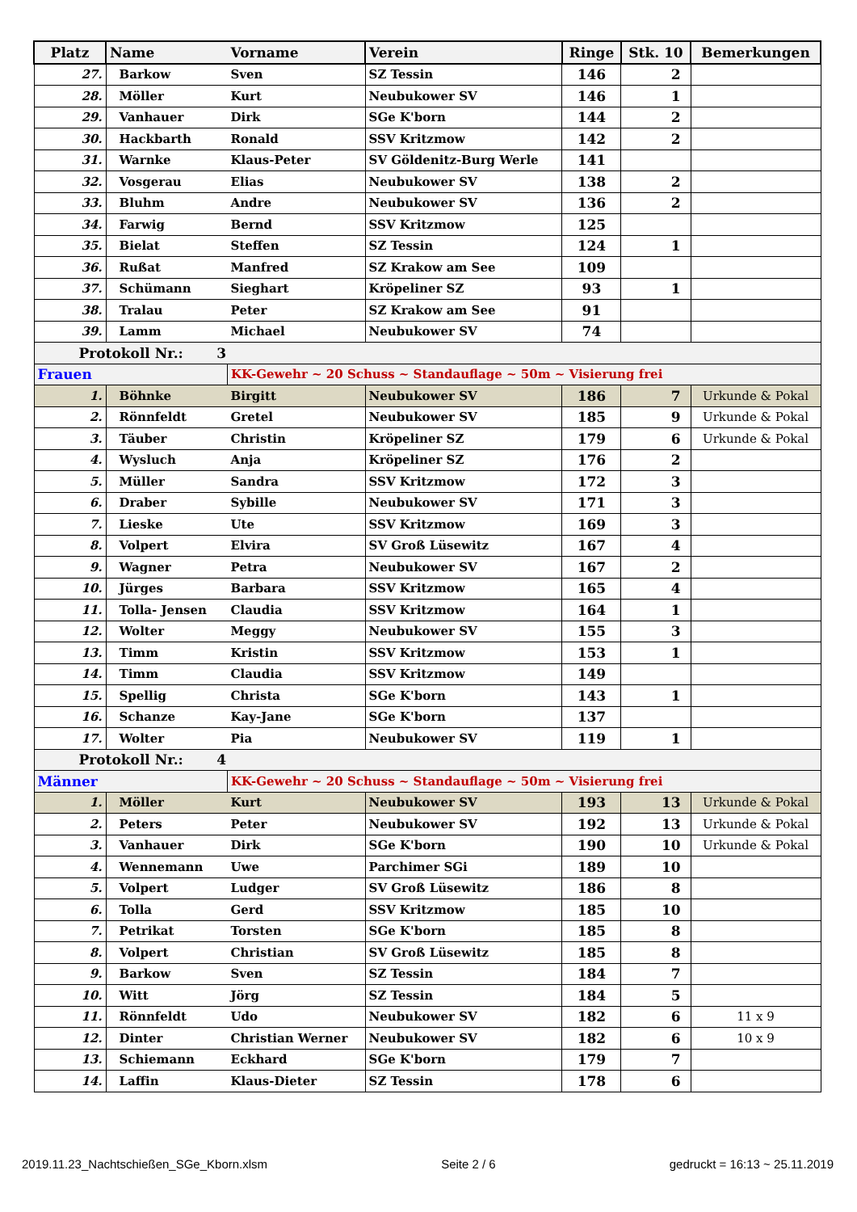| Platz | Name | Vorname | Verein | Ringe | Stk. 10 | Bemerkungen |
| --- | --- | --- | --- | --- | --- | --- |
| 27. | Barkow | Sven | SZ Tessin | 146 | 2 | |
| 28. | Möller | Kurt | Neubukower SV | 146 | 1 | |
| 29. | Vanhauer | Dirk | SGe K'born | 144 | 2 | |
| 30. | Hackbarth | Ronald | SSV Kritzmow | 142 | 2 | |
| 31. | Warnke | Klaus-Peter | SV Göldenitz-Burg Werle | 141 | | |
| 32. | Vosgerau | Elias | Neubukower SV | 138 | 2 | |
| 33. | Bluhm | Andre | Neubukower SV | 136 | 2 | |
| 34. | Farwig | Bernd | SSV Kritzmow | 125 | | |
| 35. | Bielat | Steffen | SZ Tessin | 124 | 1 | |
| 36. | Rußat | Manfred | SZ Krakow am See | 109 | | |
| 37. | Schümann | Sieghart | Kröpeliner SZ | 93 | 1 | |
| 38. | Tralau | Peter | SZ Krakow am See | 91 | | |
| 39. | Lamm | Michael | Neubukower SV | 74 | | |
| Protokoll Nr.: 3 | | | | | | |
| Frauen | | KK-Gewehr ~ 20 Schuss ~ Standauflage ~ 50m ~ Visierung frei | | | | |
| 1. | Böhnke | Birgitt | Neubukower SV | 186 | 7 | Urkunde & Pokal |
| 2. | Rönnfeldt | Gretel | Neubukower SV | 185 | 9 | Urkunde & Pokal |
| 3. | Täuber | Christin | Kröpeliner SZ | 179 | 6 | Urkunde & Pokal |
| 4. | Wysluch | Anja | Kröpeliner SZ | 176 | 2 | |
| 5. | Müller | Sandra | SSV Kritzmow | 172 | 3 | |
| 6. | Draber | Sybille | Neubukower SV | 171 | 3 | |
| 7. | Lieske | Ute | SSV Kritzmow | 169 | 3 | |
| 8. | Volpert | Elvira | SV Groß Lüsewitz | 167 | 4 | |
| 9. | Wagner | Petra | Neubukower SV | 167 | 2 | |
| 10. | Jürges | Barbara | SSV Kritzmow | 165 | 4 | |
| 11. | Tolla- Jensen | Claudia | SSV Kritzmow | 164 | 1 | |
| 12. | Wolter | Meggy | Neubukower SV | 155 | 3 | |
| 13. | Timm | Kristin | SSV Kritzmow | 153 | 1 | |
| 14. | Timm | Claudia | SSV Kritzmow | 149 | | |
| 15. | Spellig | Christa | SGe K'born | 143 | 1 | |
| 16. | Schanze | Kay-Jane | SGe K'born | 137 | | |
| 17. | Wolter | Pia | Neubukower SV | 119 | 1 | |
| Protokoll Nr.: 4 | | | | | | |
| Männer | | KK-Gewehr ~ 20 Schuss ~ Standauflage ~ 50m ~ Visierung frei | | | | |
| 1. | Möller | Kurt | Neubukower SV | 193 | 13 | Urkunde & Pokal |
| 2. | Peters | Peter | Neubukower SV | 192 | 13 | Urkunde & Pokal |
| 3. | Vanhauer | Dirk | SGe K'born | 190 | 10 | Urkunde & Pokal |
| 4. | Wennemann | Uwe | Parchimer SGi | 189 | 10 | |
| 5. | Volpert | Ludger | SV Groß Lüsewitz | 186 | 8 | |
| 6. | Tolla | Gerd | SSV Kritzmow | 185 | 10 | |
| 7. | Petrikat | Torsten | SGe K'born | 185 | 8 | |
| 8. | Volpert | Christian | SV Groß Lüsewitz | 185 | 8 | |
| 9. | Barkow | Sven | SZ Tessin | 184 | 7 | |
| 10. | Witt | Jörg | SZ Tessin | 184 | 5 | |
| 11. | Rönnfeldt | Udo | Neubukower SV | 182 | 6 | 11 x 9 |
| 12. | Dinter | Christian Werner | Neubukower SV | 182 | 6 | 10 x 9 |
| 13. | Schiemann | Eckhard | SGe K'born | 179 | 7 | |
| 14. | Laffin | Klaus-Dieter | SZ Tessin | 178 | 6 | |
2019.11.23_Nachtschießen_SGe_Kborn.xlsm Seite 2 / 6 gedruckt = 16:13 ~ 25.11.2019